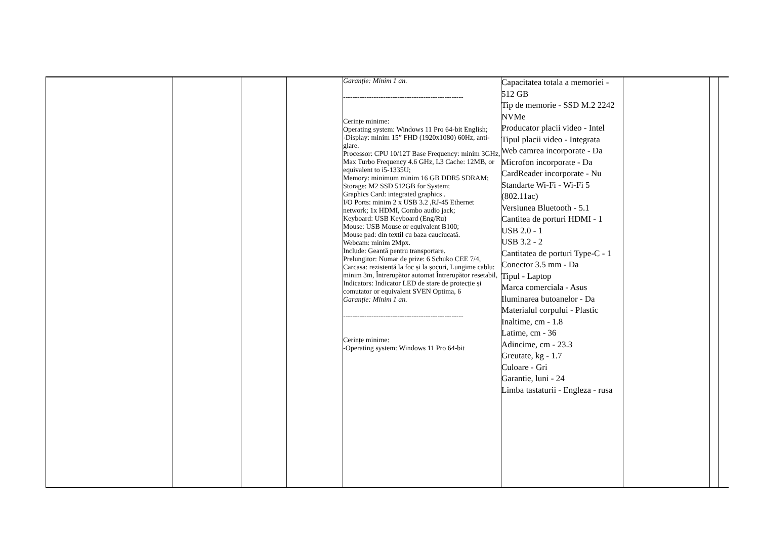| | | | | Garanție: Minim 1 an. --------------------------------------------------- Cerințe minime: Operating system: Windows 11 Pro 64-bit English; -Display: minim 15” FHD (1920x1080) 60Hz, anti-glare. Processor: CPU 10/12T Base Frequency: minim 3GHz, Max Turbo Frequency 4.6 GHz, L3 Cache: 12MB, or equivalent to i5-1335U; Memory: minimum minim 16 GB DDR5 SDRAM; Storage: M2 SSD 512GB for System; Graphics Card: integrated graphics . I/O Ports: minim 2 x USB 3.2 ,RJ-45 Ethernet network; 1x HDMI, Combo audio jack; Keyboard: USB Keyboard (Eng/Ru) Mouse: USB Mouse or equivalent B100; Mouse pad: din textil cu baza cauciucată. Webcam: minim 2Mpx. Include: Geantă pentru transportare. Prelungitor: Numar de prize: 6 Schuko CEE 7/4, Carcasa: rezistentă la foc și la șocuri, Lungime cablu: minim 3m, Întrerupător automat Întrerupător resetabil, Indicators: Indicator LED de stare de protecție și comutator or equivalent SVEN Optima, 6 Garanție: Minim 1 an. --------------------------------------------------- Cerințe minime: -Operating system: Windows 11 Pro 64-bit | Capacitatea totala a memoriei - 512 GB Tip de memorie - SSD M.2 2242 NVMe Producator placii video - Intel Tipul placii video - Integrata Web camrea incorporate - Da Microfon incorporate - Da CardReader incorporate - Nu Standarte Wi-Fi - Wi-Fi 5 (802.11ac) Versiunea Bluetooth - 5.1 Cantitea de porturi HDMI - 1 USB 2.0 - 1 USB 3.2 - 2 Cantitatea de porturi Type-C - 1 Conector 3.5 mm - Da Tipul - Laptop Marca comerciala - Asus Iluminarea butoanelor - Da Materialul corpului - Plastic Inaltime, cm - 1.8 Latime, cm - 36 Adincime, cm - 23.3 Greutate, kg - 1.7 Culoare - Gri Garantie, luni - 24 Limba tastaturii - Engleza - rusa | | |